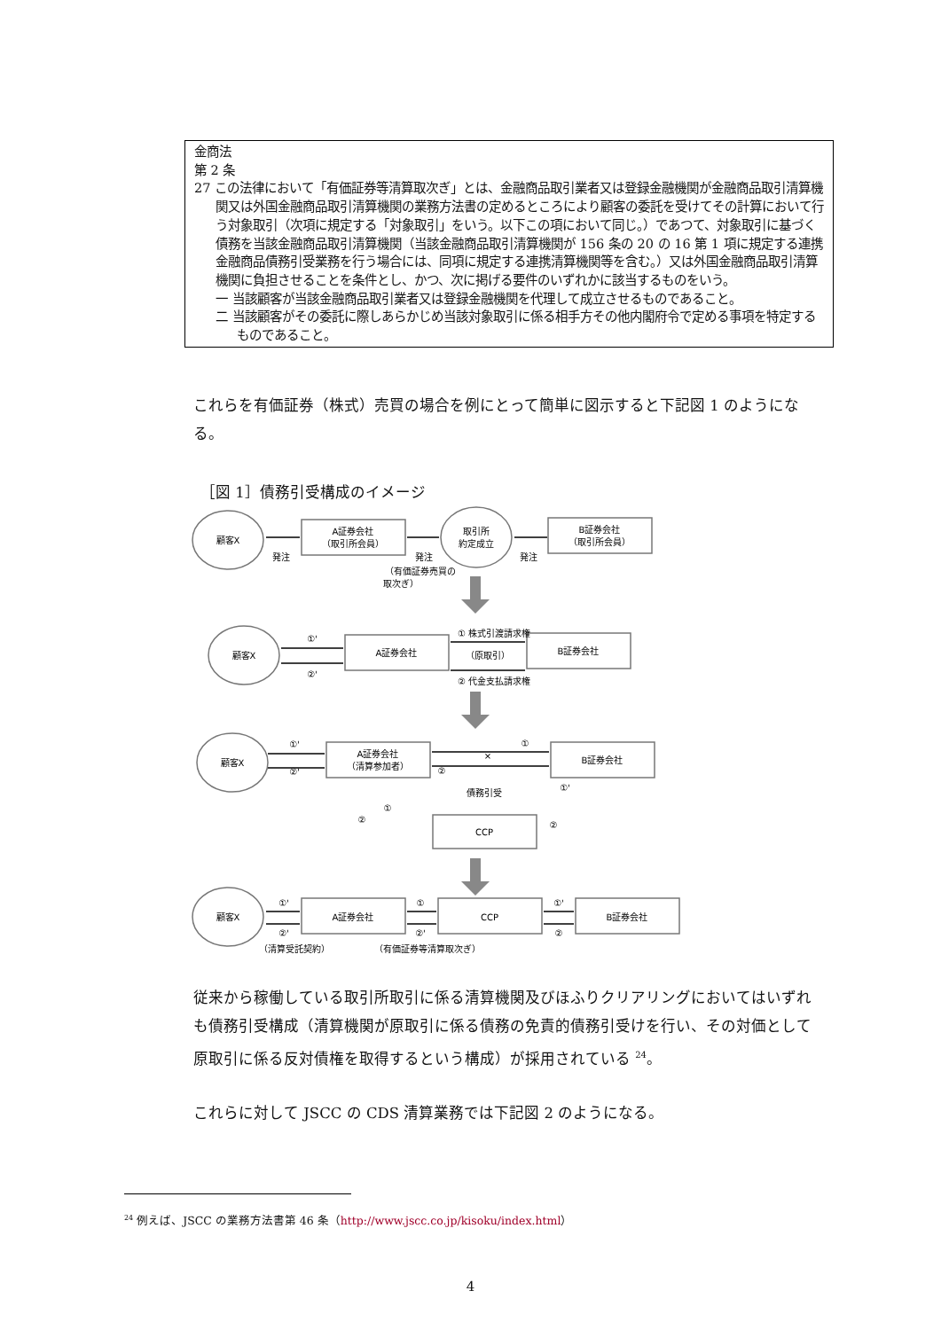金商法
第 2 条
27 この法律において「有価証券等清算取次ぎ」とは、金融商品取引業者又は登録金融機関が金融商品取引清算機関又は外国金融商品取引清算機関の業務方法書の定めるところにより顧客の委託を受けてその計算において行う対象取引（次項に規定する「対象取引」をいう。以下この項において同じ。）であつて、対象取引に基づく債務を当該金融商品取引清算機関（当該金融商品取引清算機関が 156 条の 20 の 16 第 1 項に規定する連携金融商品債務引受業務を行う場合には、同項に規定する連携清算機関等を含む。）又は外国金融商品取引清算機関に負担させることを条件とし、かつ、次に掲げる要件のいずれかに該当するものをいう。
一 当該顧客が当該金融商品取引業者又は登録金融機関を代理して成立させるものであること。
二 当該顧客がその委託に際しあらかじめ当該対象取引に係る相手方その他内閣府令で定める事項を特定するものであること。
これらを有価証券（株式）売買の場合を例にとって簡単に図示すると下記図 1 のようになる。
［図 1］債務引受構成のイメージ
顧客X
A証券会社
（取引所会員）
取引所
約定成立
B証券会社
（取引所会員）
発注
発注
発注
（有価証券売買の
取次ぎ）
顧客X
A証券会社
B証券会社
①'
②'
① 株式引渡請求権
（原取引）
② 代金支払請求権
顧客X
A証券会社
（清算参加者）
B証券会社
①'
②'
①
②
債務引受
CCP
①'
①
②
②
×
顧客X
A証券会社
CCP
B証券会社
①'
②'
①
②'
①'
②
（清算受託契約）
（有価証券等清算取次ぎ）
従来から稼働している取引所取引に係る清算機関及びほふりクリアリングにおいてはいずれも債務引受構成（清算機関が原取引に係る債務の免責的債務引受けを行い、その対価として原取引に係る反対債権を取得するという構成）が採用されている <sup>24</sup>。
これらに対して JSCC の CDS 清算業務では下記図 2 のようになる。
<sup>24</sup> 例えば、JSCC の業務方法書第 46 条（http://www.jscc.co.jp/kisoku/index.html）
4